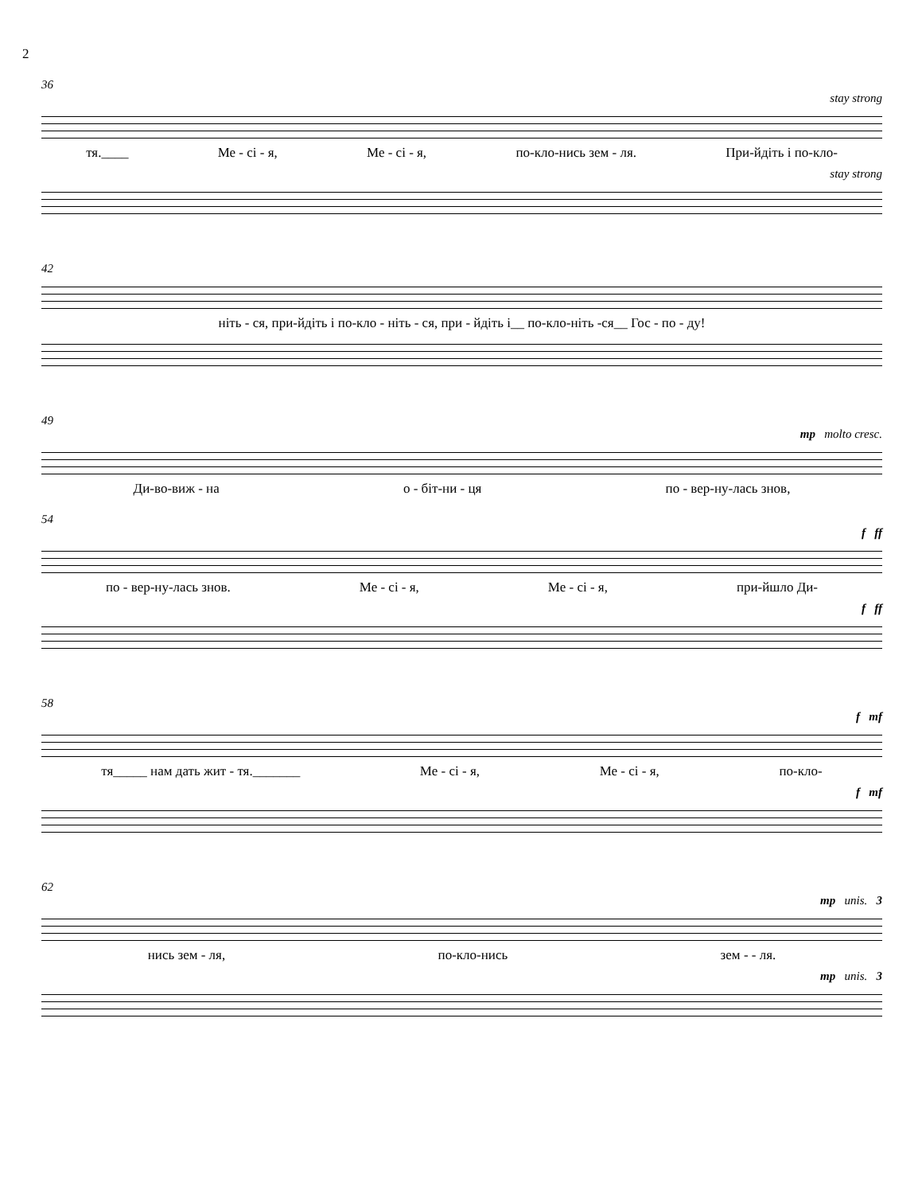2
36
stay strong
тя.____ Ме - сі - я, Ме - сі - я, по-кло-нись зем - ля. При-йдіть і по-кло-
stay strong
42
ніть - ся, при-йдіть і по-кло - ніть - ся, при - йдіть і__ по-кло-ніть -ся__ Гос - по - ду!
49
mp molto cresc.
Ди-во-виж - на о - біт-ни - ця по - вер-ну-лась знов,
54
f ff
по - вер-ну-лась знов. Ме - сі - я, Ме - сі - я, при-йшло Ди-
f ff
58
f mf
тя_____ нам дать жит - тя._______ Ме - сі - я, Ме - сі - я, по-кло-
f mf
62
mp unis. 3
нись зем - ля, по-кло-нись зем - - ля.
mp unis. 3